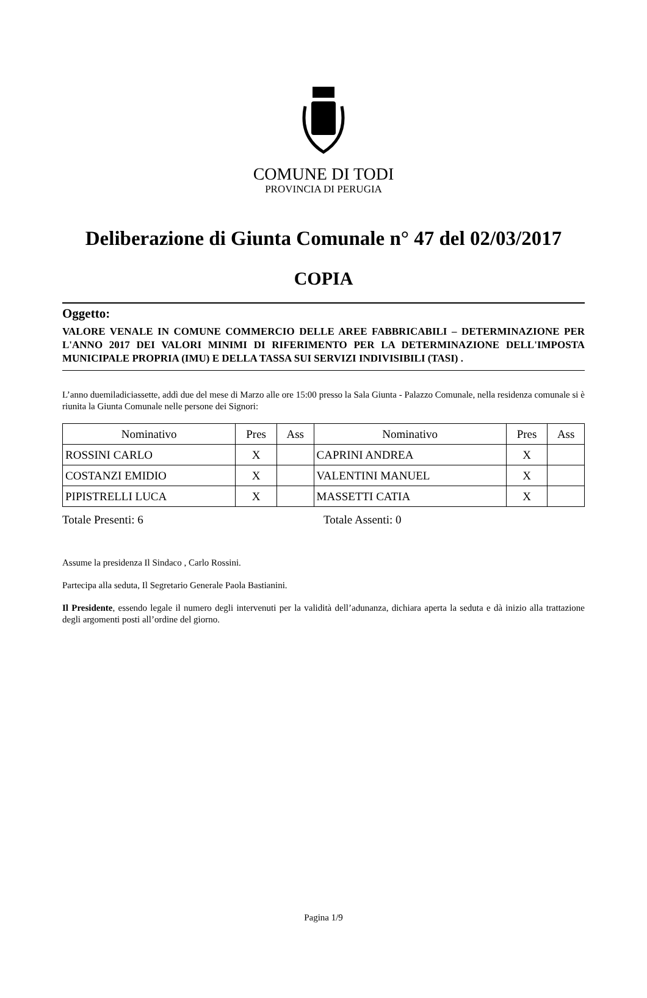COMUNE DI TODI
PROVINCIA DI PERUGIA
Deliberazione di Giunta Comunale n° 47 del 02/03/2017
COPIA
Oggetto:
VALORE VENALE IN COMUNE COMMERCIO DELLE AREE FABBRICABILI – DETERMINAZIONE PER L'ANNO 2017 DEI VALORI MINIMI DI RIFERIMENTO PER LA DETERMINAZIONE DELL'IMPOSTA MUNICIPALE PROPRIA (IMU) E DELLA TASSA SUI SERVIZI INDIVISIBILI (TASI) .
L’anno duemiladiciassette, addì due del mese di Marzo alle ore 15:00 presso la Sala Giunta - Palazzo Comunale, nella residenza comunale si è riunita la Giunta Comunale nelle persone dei Signori:
| Nominativo | Pres | Ass | Nominativo | Pres | Ass |
| --- | --- | --- | --- | --- | --- |
| ROSSINI CARLO | X | | CAPRINI ANDREA | X | |
| COSTANZI EMIDIO | X | | VALENTINI MANUEL | X | |
| PIPISTRELLI LUCA | X | | MASSETTI CATIA | X | |
Totale Presenti: 6 Totale Assenti: 0
Assume la presidenza Il Sindaco , Carlo Rossini.
Partecipa alla seduta, Il Segretario Generale Paola Bastianini.
Il Presidente, essendo legale il numero degli intervenuti per la validità dell’adunanza, dichiara aperta la seduta e dà inizio alla trattazione degli argomenti posti all’ordine del giorno.
Pagina 1/9